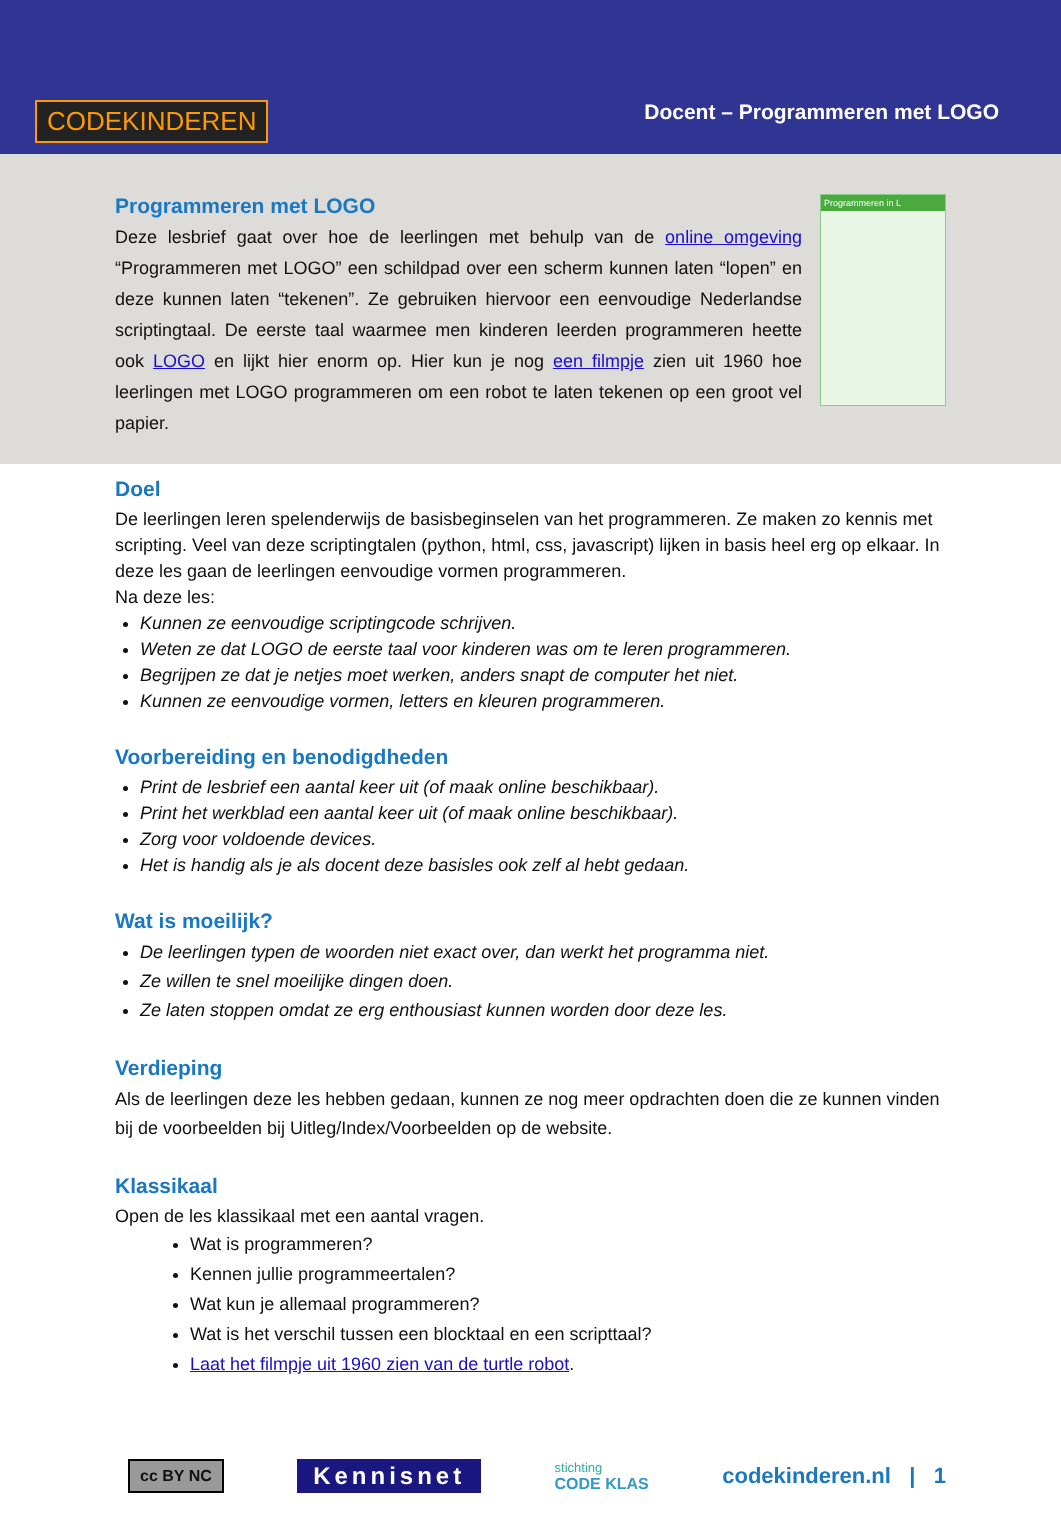CODEKINDEREN Docent – Programmeren met LOGO
Programmeren met LOGO
Deze lesbrief gaat over hoe de leerlingen met behulp van de online omgeving “Programmeren met LOGO” een schildpad over een scherm kunnen laten “lopen” en deze kunnen laten “tekenen”. Ze gebruiken hiervoor een eenvoudige Nederlandse scriptingtaal. De eerste taal waarmee men kinderen leerden programmeren heette ook LOGO en lijkt hier enorm op. Hier kun je nog een filmpje zien uit 1960 hoe leerlingen met LOGO programmeren om een robot te laten tekenen op een groot vel papier.
Programmeren in L
Doel
De leerlingen leren spelenderwijs de basisbeginselen van het programmeren. Ze maken zo kennis met scripting. Veel van deze scriptingtalen (python, html, css, javascript) lijken in basis heel erg op elkaar. In deze les gaan de leerlingen eenvoudige vormen programmeren.
Na deze les:
Kunnen ze eenvoudige scriptingcode schrijven.
Weten ze dat LOGO de eerste taal voor kinderen was om te leren programmeren.
Begrijpen ze dat je netjes moet werken, anders snapt de computer het niet.
Kunnen ze eenvoudige vormen, letters en kleuren programmeren.
Voorbereiding en benodigdheden
Print de lesbrief een aantal keer uit (of maak online beschikbaar).
Print het werkblad een aantal keer uit (of maak online beschikbaar).
Zorg voor voldoende devices.
Het is handig als je als docent deze basisles ook zelf al hebt gedaan.
Wat is moeilijk?
De leerlingen typen de woorden niet exact over, dan werkt het programma niet.
Ze willen te snel moeilijke dingen doen.
Ze laten stoppen omdat ze erg enthousiast kunnen worden door deze les.
Verdieping
Als de leerlingen deze les hebben gedaan, kunnen ze nog meer opdrachten doen die ze kunnen vinden bij de voorbeelden bij Uitleg/Index/Voorbeelden op de website.
Klassikaal
Open de les klassikaal met een aantal vragen.
Wat is programmeren?
Kennen jullie programmeertalen?
Wat kun je allemaal programmeren?
Wat is het verschil tussen een blocktaal en een scripttaal?
Laat het filmpje uit 1960 zien van de turtle robot.
cc BY NC Kennisnet stichting
CODE KLAS codekinderen.nl | 1